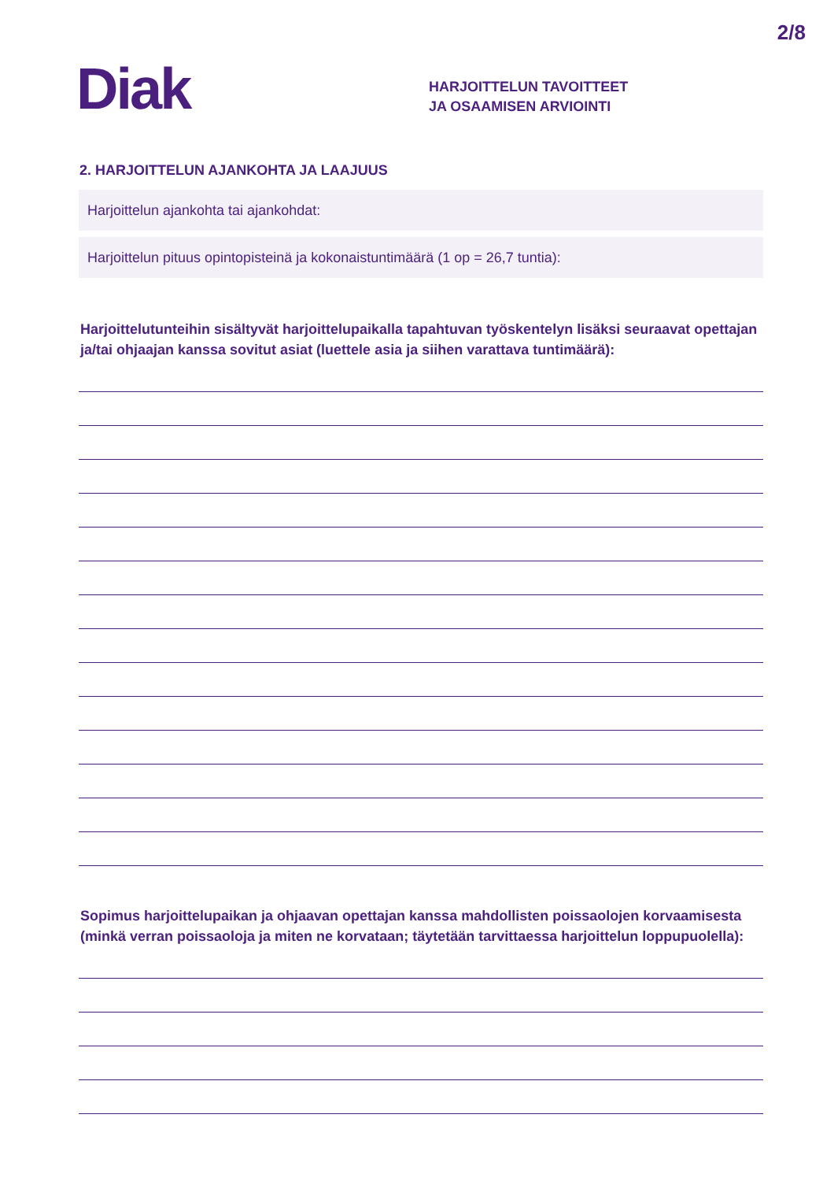2/8
Diak
HARJOITTELUN TAVOITTEET
JA OSAAMISEN ARVIOINTI
2. HARJOITTELUN AJANKOHTA JA LAAJUUS
Harjoittelun ajankohta tai ajankohdat:
Harjoittelun pituus opintopisteinä ja kokonaistuntimäärä (1 op = 26,7 tuntia):
Harjoittelutunteihin sisältyvät harjoittelupaikalla tapahtuvan työskentelyn lisäksi seuraavat opettajan ja/tai ohjaajan kanssa sovitut asiat (luettele asia ja siihen varattava tuntimäärä):
Sopimus harjoittelupaikan ja ohjaavan opettajan kanssa mahdollisten poissaolojen korvaamisesta (minkä verran poissaoloja ja miten ne korvataan; täytetään tarvittaessa harjoittelun loppupuolella):